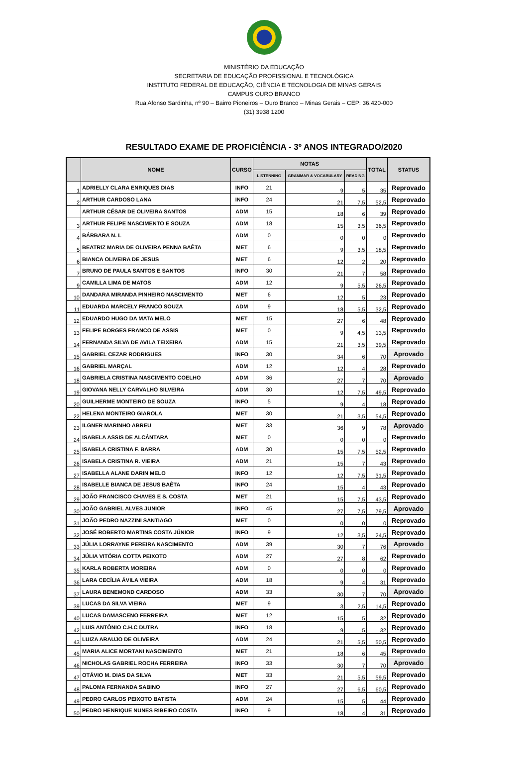MINISTÉRIO DA EDUCAÇÃO
SECRETARIA DE EDUCAÇÃO PROFISSIONAL E TECNOLÓGICA
INSTITUTO FEDERAL DE EDUCAÇÃO, CIÊNCIA E TECNOLOGIA DE MINAS GERAIS
CAMPUS OURO BRANCO
Rua Afonso Sardinha, nº 90 – Bairro Pioneiros – Ouro Branco – Minas Gerais – CEP: 36.420-000
(31) 3938 1200
RESULTADO EXAME DE PROFICIÊNCIA - 3º ANOS INTEGRADO/2020
| | NOME | CURSO | NOTAS | | | TOTAL | STATUS |
| --- | --- | --- | --- | --- | --- | --- | --- |
| | | | LISTENNING | GRAMMAR & VOCABULARY | READING | | |
| 1 | ADRIELLY CLARA ENRIQUES DIAS | INFO | 21 | 9 | 5 | 35 | Reprovado |
| 2 | ARTHUR CARDOSO LANA | INFO | 24 | 21 | 7,5 | 52,5 | Reprovado |
| | ARTHUR CÉSAR DE OLIVEIRA SANTOS | ADM | 15 | 18 | 6 | 39 | Reprovado |
| 3 | ARTHUR FELIPE NASCIMENTO E SOUZA | ADM | 18 | 15 | 3,5 | 36,5 | Reprovado |
| 4 | BÁRBARA N. L | ADM | 0 | 0 | 0 | 0 | Reprovado |
| 5 | BEATRIZ MARIA DE OLIVEIRA PENNA BAÊTA | MET | 6 | 9 | 3,5 | 18,5 | Reprovado |
| 6 | BIANCA OLIVEIRA DE JESUS | MET | 6 | 12 | 2 | 20 | Reprovado |
| 7 | BRUNO DE PAULA SANTOS E SANTOS | INFO | 30 | 21 | 7 | 58 | Reprovado |
| 9 | CAMILLA LIMA DE MATOS | ADM | 12 | 9 | 5,5 | 26,5 | Reprovado |
| 10 | DANDARA MIRANDA PINHEIRO NASCIMENTO | MET | 6 | 12 | 5 | 23 | Reprovado |
| 11 | EDUARDA MARCELY FRANCO SOUZA | ADM | 9 | 18 | 5,5 | 32,5 | Reprovado |
| 12 | EDUARDO HUGO DA MATA MELO | MET | 15 | 27 | 6 | 48 | Reprovado |
| 13 | FELIPE BORGES FRANCO DE ASSIS | MET | 0 | 9 | 4,5 | 13,5 | Reprovado |
| 14 | FERNANDA SILVA DE AVILA TEIXEIRA | ADM | 15 | 21 | 3,5 | 39,5 | Reprovado |
| 15 | GABRIEL CEZAR RODRIGUES | INFO | 30 | 34 | 6 | 70 | Aprovado |
| 16 | GABRIEL MARÇAL | ADM | 12 | 12 | 4 | 28 | Reprovado |
| 18 | GABRIELA CRISTINA NASCIMENTO COELHO | ADM | 36 | 27 | 7 | 70 | Aprovado |
| 19 | GIOVANA NELLY CARVALHO SILVEIRA | ADM | 30 | 12 | 7,5 | 49,5 | Reprovado |
| 20 | GUILHERME MONTEIRO DE SOUZA | INFO | 5 | 9 | 4 | 18 | Reprovado |
| 22 | HELENA MONTEIRO GIAROLA | MET | 30 | 21 | 3,5 | 54,5 | Reprovado |
| 23 | ILGNER MARINHO ABREU | MET | 33 | 36 | 9 | 78 | Aprovado |
| 24 | ISABELA ASSIS DE ALCÂNTARA | MET | 0 | 0 | 0 | 0 | Reprovado |
| 25 | ISABELA CRISTINA F. BARRA | ADM | 30 | 15 | 7,5 | 52,5 | Reprovado |
| 26 | ISABELA CRISTINA R. VIEIRA | ADM | 21 | 15 | 7 | 43 | Reprovado |
| 27 | ISABELLA ALANE DARIN MELO | INFO | 12 | 12 | 7,5 | 31,5 | Reprovado |
| 28 | ISABELLE BIANCA DE JESUS BAÊTA | INFO | 24 | 15 | 4 | 43 | Reprovado |
| 29 | JOÃO FRANCISCO CHAVES E S. COSTA | MET | 21 | 15 | 7,5 | 43,5 | Reprovado |
| 30 | JOÃO GABRIEL ALVES JUNIOR | INFO | 45 | 27 | 7,5 | 79,5 | Aprovado |
| 31 | JOÃO PEDRO NAZZINI SANTIAGO | MET | 0 | 0 | 0 | 0 | Reprovado |
| 32 | JOSÉ ROBERTO MARTINS COSTA JÚNIOR | INFO | 9 | 12 | 3,5 | 24,5 | Reprovado |
| 33 | JÚLIA LORRAYNE PEREIRA NASCIMENTO | ADM | 39 | 30 | 7 | 76 | Aprovado |
| 34 | JÚLIA VITÓRIA COTTA PEIXOTO | ADM | 27 | 27 | 8 | 62 | Reprovado |
| 35 | KARLA ROBERTA MOREIRA | ADM | 0 | 0 | 0 | 0 | Reprovado |
| 36 | LARA CECÍLIA ÁVILA VIEIRA | ADM | 18 | 9 | 4 | 31 | Reprovado |
| 37 | LAURA BENEMOND CARDOSO | ADM | 33 | 30 | 7 | 70 | Aprovado |
| 39 | LUCAS DA SILVA VIEIRA | MET | 9 | 3 | 2,5 | 14,5 | Reprovado |
| 40 | LUCAS DAMASCENO FERREIRA | MET | 12 | 15 | 5 | 32 | Reprovado |
| 42 | LUIS ANTÔNIO C.H.C DUTRA | INFO | 18 | 9 | 5 | 32 | Reprovado |
| 43 | LUIZA ARAUJO DE OLIVEIRA | ADM | 24 | 21 | 5,5 | 50,5 | Reprovado |
| 45 | MARIA ALICE MORTANI NASCIMENTO | MET | 21 | 18 | 6 | 45 | Reprovado |
| 46 | NICHOLAS GABRIEL ROCHA FERREIRA | INFO | 33 | 30 | 7 | 70 | Aprovado |
| 47 | OTÁVIO M. DIAS DA SILVA | MET | 33 | 21 | 5,5 | 59,5 | Reprovado |
| 48 | PALOMA FERNANDA SABINO | INFO | 27 | 27 | 6,5 | 60,5 | Reprovado |
| 49 | PEDRO CARLOS PEIXOTO BATISTA | ADM | 24 | 15 | 5 | 44 | Reprovado |
| 50 | PEDRO HENRIQUE NUNES RIBEIRO COSTA | INFO | 9 | 18 | 4 | 31 | Reprovado |